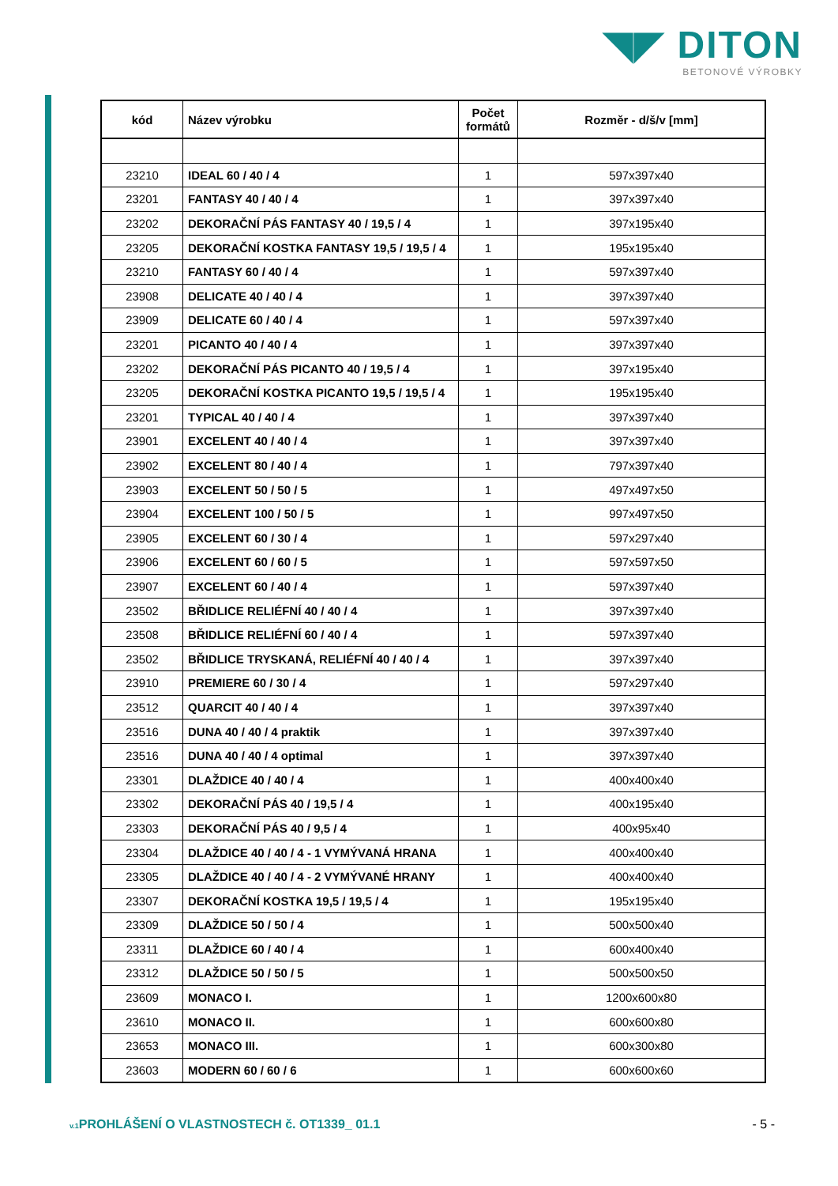◥◤ DITON
BETONOVÉ VÝROBKY
| kód | Název výrobku | Počet formátů | Rozměr - d/š/v [mm] |
| --- | --- | --- | --- |
| 23210 | IDEAL 60 / 40 / 4 | 1 | 597x397x40 |
| 23201 | FANTASY 40 / 40 / 4 | 1 | 397x397x40 |
| 23202 | DEKORAČNÍ PÁS FANTASY 40 / 19,5 / 4 | 1 | 397x195x40 |
| 23205 | DEKORAČNÍ KOSTKA FANTASY 19,5 / 19,5 / 4 | 1 | 195x195x40 |
| 23210 | FANTASY 60 / 40 / 4 | 1 | 597x397x40 |
| 23908 | DELICATE 40 / 40 / 4 | 1 | 397x397x40 |
| 23909 | DELICATE 60 / 40 / 4 | 1 | 597x397x40 |
| 23201 | PICANTO 40 / 40 / 4 | 1 | 397x397x40 |
| 23202 | DEKORAČNÍ PÁS PICANTO 40 / 19,5 / 4 | 1 | 397x195x40 |
| 23205 | DEKORAČNÍ KOSTKA PICANTO 19,5 / 19,5 / 4 | 1 | 195x195x40 |
| 23201 | TYPICAL 40 / 40 / 4 | 1 | 397x397x40 |
| 23901 | EXCELENT 40 / 40 / 4 | 1 | 397x397x40 |
| 23902 | EXCELENT 80 / 40 / 4 | 1 | 797x397x40 |
| 23903 | EXCELENT 50 / 50 / 5 | 1 | 497x497x50 |
| 23904 | EXCELENT 100 / 50 / 5 | 1 | 997x497x50 |
| 23905 | EXCELENT 60 / 30 / 4 | 1 | 597x297x40 |
| 23906 | EXCELENT 60 / 60 / 5 | 1 | 597x597x50 |
| 23907 | EXCELENT 60 / 40 / 4 | 1 | 597x397x40 |
| 23502 | BŘIDLICE RELIÉFNÍ 40 / 40 / 4 | 1 | 397x397x40 |
| 23508 | BŘIDLICE RELIÉFNÍ 60 / 40 / 4 | 1 | 597x397x40 |
| 23502 | BŘIDLICE TRYSKANÁ, RELIÉFNÍ 40 / 40 / 4 | 1 | 397x397x40 |
| 23910 | PREMIERE 60 / 30 / 4 | 1 | 597x297x40 |
| 23512 | QUARCIT 40 / 40 / 4 | 1 | 397x397x40 |
| 23516 | DUNA 40 / 40 / 4 praktik | 1 | 397x397x40 |
| 23516 | DUNA 40 / 40 / 4 optimal | 1 | 397x397x40 |
| 23301 | DLAŽDICE 40 / 40 / 4 | 1 | 400x400x40 |
| 23302 | DEKORAČNÍ PÁS 40 / 19,5 / 4 | 1 | 400x195x40 |
| 23303 | DEKORAČNÍ PÁS 40 / 9,5 / 4 | 1 | 400x95x40 |
| 23304 | DLAŽDICE 40 / 40 / 4 - 1 VYMÝVANÁ HRANA | 1 | 400x400x40 |
| 23305 | DLAŽDICE 40 / 40 / 4 - 2 VYMÝVANÉ HRANY | 1 | 400x400x40 |
| 23307 | DEKORAČNÍ KOSTKA 19,5 / 19,5 / 4 | 1 | 195x195x40 |
| 23309 | DLAŽDICE 50 / 50 / 4 | 1 | 500x500x40 |
| 23311 | DLAŽDICE 60 / 40 / 4 | 1 | 600x400x40 |
| 23312 | DLAŽDICE 50 / 50 / 5 | 1 | 500x500x50 |
| 23609 | MONACO I. | 1 | 1200x600x80 |
| 23610 | MONACO II. | 1 | 600x600x80 |
| 23653 | MONACO III. | 1 | 600x300x80 |
| 23603 | MODERN 60 / 60 / 6 | 1 | 600x600x60 |
v.1 PROHLÁŠENÍ O VLASTNOSTECH č. OT1339_ 01.1 - 5 -